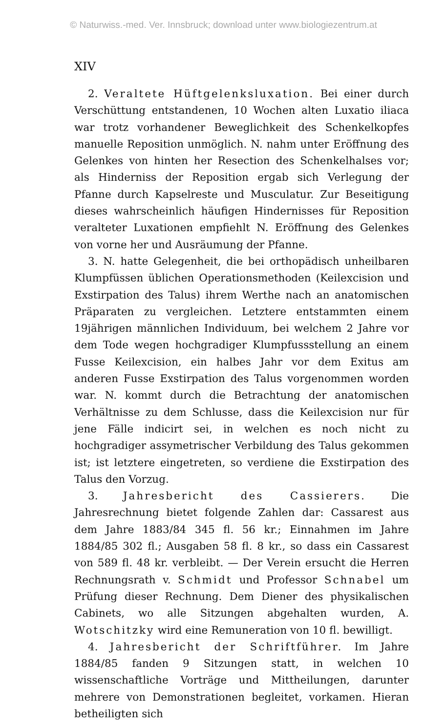© Naturwiss.-med. Ver. Innsbruck; download unter www.biologiezentrum.at
XIV
2. Veraltete Hüftgelenksluxation. Bei einer durch Verschüttung entstandenen, 10 Wochen alten Luxatio iliaca war trotz vorhandener Beweglichkeit des Schenkelkopfes manuelle Reposition unmöglich. N. nahm unter Eröffnung des Gelenkes von hinten her Resection des Schenkelhalses vor; als Hinderniss der Reposition ergab sich Verlegung der Pfanne durch Kapselreste und Musculatur. Zur Beseitigung dieses wahrscheinlich häufigen Hindernisses für Reposition veralteter Luxationen empfiehlt N. Eröffnung des Gelenkes von vorne her und Ausräumung der Pfanne.
3. N. hatte Gelegenheit, die bei orthopädisch unheilbaren Klumpfüssen üblichen Operationsmethoden (Keilexcision und Exstirpation des Talus) ihrem Werthe nach an anatomischen Präparaten zu vergleichen. Letztere entstammten einem 19jährigen männlichen Individuum, bei welchem 2 Jahre vor dem Tode wegen hochgradiger Klumpfussstellung an einem Fusse Keilexcision, ein halbes Jahr vor dem Exitus am anderen Fusse Exstirpation des Talus vorgenommen worden war. N. kommt durch die Betrachtung der anatomischen Verhältnisse zu dem Schlusse, dass die Keilexcision nur für jene Fälle indicirt sei, in welchen es noch nicht zu hochgradiger assymetrischer Verbildung des Talus gekommen ist; ist letztere eingetreten, so verdiene die Exstirpation des Talus den Vorzug.
3. Jahresbericht des Cassierers. Die Jahresrechnung bietet folgende Zahlen dar: Cassarest aus dem Jahre 1883/84 345 fl. 56 kr.; Einnahmen im Jahre 1884/85 302 fl.; Ausgaben 58 fl. 8 kr., so dass ein Cassarest von 589 fl. 48 kr. verbleibt. — Der Verein ersucht die Herren Rechnungsrath v. Schmidt und Professor Schnabel um Prüfung dieser Rechnung. Dem Diener des physikalischen Cabinets, wo alle Sitzungen abgehalten wurden, A. Wotschitzky wird eine Remuneration von 10 fl. bewilligt.
4. Jahresbericht der Schriftführer. Im Jahre 1884/85 fanden 9 Sitzungen statt, in welchen 10 wissenschaftliche Vorträge und Mittheilungen, darunter mehrere von Demonstrationen begleitet, vorkamen. Hieran betheiligten sich